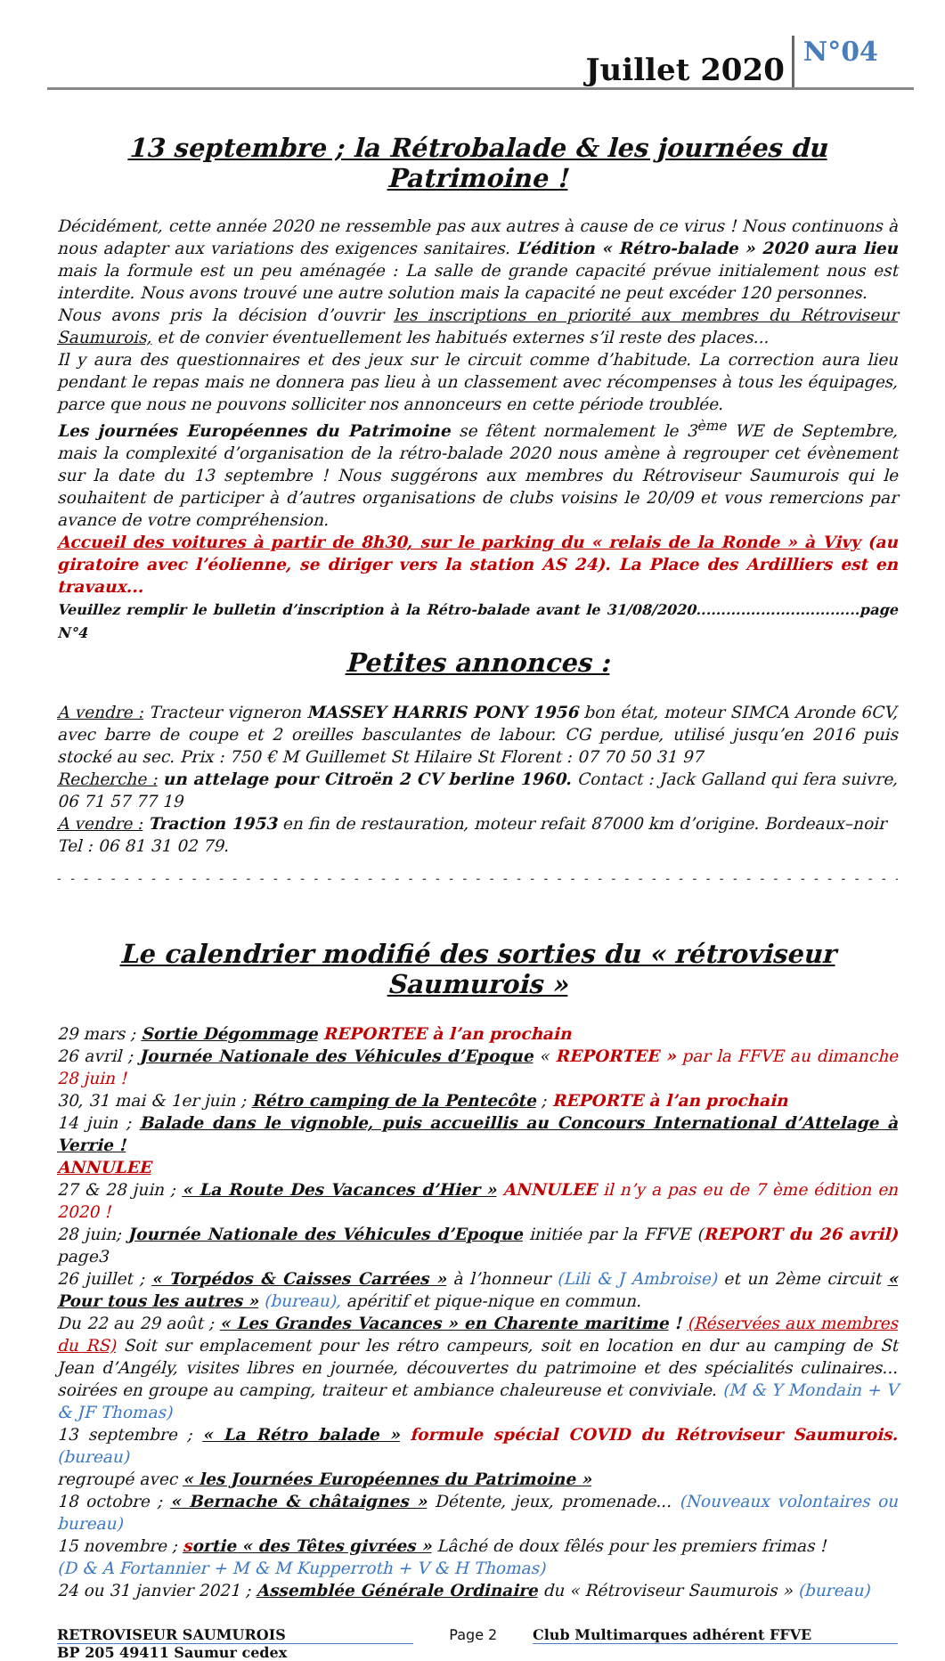Juillet 2020 N°04
13 septembre ; la Rétrobalade & les journées du Patrimoine !
Décidément, cette année 2020 ne ressemble pas aux autres à cause de ce virus ! Nous continuons à nous adapter aux variations des exigences sanitaires. L’édition « Rétro-balade » 2020 aura lieu mais la formule est un peu aménagée : La salle de grande capacité prévue initialement nous est interdite. Nous avons trouvé une autre solution mais la capacité ne peut excéder 120 personnes.
Nous avons pris la décision d’ouvrir les inscriptions en priorité aux membres du Rétroviseur Saumurois, et de convier éventuellement les habitués externes s’il reste des places...
Il y aura des questionnaires et des jeux sur le circuit comme d’habitude. La correction aura lieu pendant le repas mais ne donnera pas lieu à un classement avec récompenses à tous les équipages, parce que nous ne pouvons solliciter nos annonceurs en cette période troublée.
Les journées Européennes du Patrimoine se fêtent normalement le 3<sup>ème</sup> WE de Septembre, mais la complexité d’organisation de la rétro-balade 2020 nous amène à regrouper cet évènement sur la date du 13 septembre ! Nous suggérons aux membres du Rétroviseur Saumurois qui le souhaitent de participer à d’autres organisations de clubs voisins le 20/09 et vous remercions par avance de votre compréhension.
Accueil des voitures à partir de 8h30, sur le parking du « relais de la Ronde » à Vivy (au giratoire avec l’éolienne, se diriger vers la station AS 24). La Place des Ardilliers est en travaux...
Veuillez remplir le bulletin d’inscription à la Rétro-balade avant le 31/08/2020.................................page N°4
Petites annonces :
A vendre : Tracteur vigneron MASSEY HARRIS PONY 1956 bon état, moteur SIMCA Aronde 6CV, avec barre de coupe et 2 oreilles basculantes de labour. CG perdue, utilisé jusqu’en 2016 puis stocké au sec. Prix : 750 € M Guillemet St Hilaire St Florent : 07 70 50 31 97
Recherche : un attelage pour Citroën 2 CV berline 1960. Contact : Jack Galland qui fera suivre, 06 71 57 77 19
A vendre : Traction 1953 en fin de restauration, moteur refait 87000 km d’origine. Bordeaux–noir
Tel : 06 81 31 02 79.
- - - - - - - - - - - - - - - - - - - - - - - - - - - - - - - - - - - - - - - - - - - - - - - - - - - - - - - - - - - - - - -
Le calendrier modifié des sorties du « rétroviseur Saumurois »
29 mars ; Sortie Dégommage REPORTEE à l’an prochain
26 avril ; Journée Nationale des Véhicules d’Epoque « REPORTEE » par la FFVE au dimanche 28 juin !
30, 31 mai & 1er juin ; Rétro camping de la Pentecôte ; REPORTE à l’an prochain
14 juin ; Balade dans le vignoble, puis accueillis au Concours International d’Attelage à Verrie !
ANNULEE
27 & 28 juin ; « La Route Des Vacances d’Hier » ANNULEE il n’y a pas eu de 7 ème édition en 2020 !
28 juin; Journée Nationale des Véhicules d’Epoque initiée par la FFVE (REPORT du 26 avril) page3
26 juillet ; « Torpédos & Caisses Carrées » à l’honneur (Lili & J Ambroise) et un 2ème circuit « Pour tous les autres » (bureau), apéritif et pique-nique en commun.
Du 22 au 29 août ; « Les Grandes Vacances » en Charente maritime ! (Réservées aux membres du RS) Soit sur emplacement pour les rétro campeurs, soit en location en dur au camping de St Jean d’Angély, visites libres en journée, découvertes du patrimoine et des spécialités culinaires... soirées en groupe au camping, traiteur et ambiance chaleureuse et conviviale. (M & Y Mondain + V & JF Thomas)
13 septembre ; « La Rétro balade » formule spécial COVID du Rétroviseur Saumurois. (bureau)
regroupé avec « les Journées Européennes du Patrimoine »
18 octobre ; « Bernache & châtaignes » Détente, jeux, promenade... (Nouveaux volontaires ou bureau)
15 novembre ; sortie « des Têtes givrées » Lâché de doux fêlés pour les premiers frimas !
(D & A Fortannier + M & M Kupperroth + V & H Thomas)
24 ou 31 janvier 2021 ; Assemblée Générale Ordinaire du « Rétroviseur Saumurois » (bureau)
RETROVISEUR SAUMUROIS Page 2 Club Multimarques adhérent FFVE
BP 205 49411 Saumur cedex